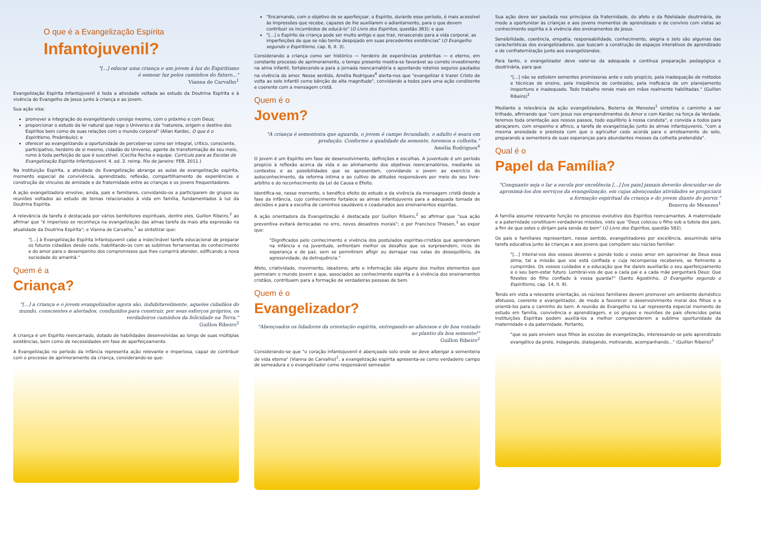O que é a Evangelização Espírita
Infantojuvenil?
"[...] educar uma criança e um jovem à luz do Espiritismo
é semear luz pelos caminhos do futuro..."
Vianna de Carvalho<sup>1</sup>
Evangelização Espírita Infantojuvenil é toda a atividade voltada ao estudo da Doutrina Espírita e à vivência do Evangelho de Jesus junto à criança e ao jovem.
Sua ação visa:
promover a integração do evangelizando consigo mesmo, com o próximo e com Deus;
proporcionar o estudo da lei natural que rege o Universo e da "natureza, origem e destino dos Espíritos bem como de suas relações com o mundo corporal" (Allan Kardec, O que é o Espiritismo, Preâmbulo); e
oferecer ao evangelizando a oportunidade de perceber-se como ser integral, crítico, consciente, participativo, herdeiro de si mesmo, cidadão do Universo, agente de transformação de seu meio, rumo à toda perfeição de que é suscetível. (Cecília Rocha e equipe. Currículo para as Escolas de Evangelização Espírita Infantojuvenil. 4. ed. 2. reimp. Rio de Janeiro: FEB, 2011.)
Na Instituição Espírita, a atividade de Evangelização abrange as aulas de evangelização espírita, momento especial de convivência, aprendizado, reflexão, compartilhamento de experiências e construção de vínculos de amizade e de fraternidade entre as crianças e os jovens frequentadores.
A ação evangelizadora envolve, ainda, pais e familiares, convidando-os a participarem de grupos ou reuniões voltados ao estudo de temas relacionados à vida em família, fundamentados à luz da Doutrina Espírita.
A relevância da tarefa é destacada por vários benfeitores espirituais, dentre eles, Guillon Ribeiro,<sup>2</sup> ao afirmar que "é imperioso se reconheça na evangelização das almas tarefa da mais alta expressão na atualidade da Doutrina Espírita"; e Vianna de Carvalho,<sup>1</sup> ao sintetizar que:
"[...] à Evangelização Espírita Infantojuvenil cabe a indeclinável tarefa educacional de preparar os futuros cidadãos desde cedo, habilitando-os com as sublimes ferramentas do conhecimento e do amor para o desempenho dos compromissos que lhes cumprirá atender, edificando a nova sociedade do amanhã."
Quem é a
Criança?
"[...] a criança e o jovem evangelizados agora são, indubitavelmente, aqueles cidadãos do mundo, conscientes e alertados, conduzidos para construir, por seus esforços próprios, os verdadeiros caminhos da felicidade na Terra."
Guillon Ribeiro<sup>2</sup>
A criança é um Espírito reencarnado, dotado de habilidades desenvolvidas ao longo de suas múltiplas existências, bem como de necessidades em fase de aperfeiçoamento.
A Evangelização no período da infância representa ação relevante e imperiosa, capaz de contribuir com o processo de aprimoramento da criança, considerando-se que:
"Encarnando, com o objetivo de se aperfeiçoar, o Espírito, durante esse período, é mais acessível às impressões que recebe, capazes de lhe auxiliarem o adiantamento, para o que devem contribuir os incumbidos de educá-lo" (O Livro dos Espíritos, questão 383); e que
"[...] o Espírito da criança pode ser muito antigo e que traz, renascendo para a vida corporal, as imperfeições de que se não tenha despojado em suas precedentes existências" (O Evangelho segundo o Espiritismo, cap. 8, it. 3).
Considerando a criança como ser histórico — herdeiro de experiências pretéritas — e eterno, em constante processo de aprimoramento, o tempo presente mostra-se favorável ao correto investimento na alma infantil, fortalecendo-a para a jornada reencarnatória e apontando roteiros seguros pautados na vivência do amor. Nesse sentido, Amélia Rodrigues<sup>4</sup> alerta-nos que "evangelizar é trazer Cristo de volta ao solo infantil como bênção de alta magnitude", convidando a todos para uma ação condizente e coerente com a mensagem cristã.
Quem é o
Jovem?
"A criança é sementeira que aguarda, o jovem é campo fecundado, o adulto é seara em produção. Conforme a qualidade da semente, teremos a colheita."
Amélia Rodrigues<sup>4</sup>
O jovem é um Espírito em fase de desenvolvimento, definições e escolhas. A juventude é um período propício à reflexão acerca da vida e ao alinhamento dos objetivos reencarnatórios, mediante os contextos e as possibilidades que se apresentam, convidando o jovem ao exercício do autoconhecimento, da reforma íntima e ao cultivo de atitudes responsáveis por meio do seu livre-arbítrio e do reconhecimento da Lei de Causa e Efeito.
Identifica-se, nesse momento, o benéfico efeito do estudo e da vivência da mensagem cristã desde a fase da infância, cujo conhecimento fortalece as almas infantojuvenis para a adequada tomada de decisões e para a escolha de caminhos saudáveis e coadunados aos ensinamentos espíritas.
A ação orientadora da Evangelização é destacada por Guillon Ribeiro,<sup>2</sup> ao afirmar que "sua ação preventiva evitará derrocadas no erro, novos desastres morais"; e por Francisco Thiesen,<sup>3</sup> ao expor que:
"Dignificados pelo conhecimento e vivência dos postulados espíritas-cristãos que aprenderam na Infância e na Juventude, enfrentam melhor os desafios que os surpreendem, ricos de esperança e de paz, sem se permitirem afligir ou derrapar nas valas do desequilíbrio, da agressividade, da delinquência."
Afeto, criatividade, movimento, idealismo, arte e informação são alguns dos muitos elementos que permeiam o mundo jovem e que, associados ao conhecimento espírita e à vivência dos ensinamentos cristãos, contribuem para a formação de verdadeiras pessoas de bem.
Quem é o
Evangelizador?
"Abençoados os lidadores da orientação espírita, entregando-se afanosos e de boa vontade ao plantio da boa semente!"
Guillon Ribeiro<sup>2</sup>
Considerando-se que "o coração infantojuvenil é abençoado solo onde se deve albergar a sementeira de vida eterna" (Vianna de Carvalho)<sup>1</sup>, a evangelização espírita apresenta-se como verdadeiro campo de semeadura e o evangelizador como responsável semeador.
Sua ação deve ser pautada nos princípios da fraternidade, do afeto e da fidelidade doutrinária, de modo a oportunizar às crianças e aos jovens momentos de aprendizado e de convívio com vistas ao conhecimento espírita e à vivência dos ensinamentos de Jesus.
Sensibilidade, coerência, empatia, responsabilidade, conhecimento, alegria e zelo são algumas das características dos evangelizadores, que buscam a construção de espaços interativos de aprendizado e de confraternização junto aos evangelizandos.
Para tanto, o evangelizador deve valer-se da adequada e contínua preparação pedagógica e doutrinária, para que
"[...] não se estiolem sementes promissoras ante o solo propício, pela inadequação de métodos e técnicas de ensino, pela insipiência de conteúdos, pela ineficácia de um planejamento inoportuno e inadequado. Todo trabalho rende mais em mãos realmente habilitadas." (Guillon Ribeiro)<sup>2</sup>
Mediante a relevância da ação evangelizadora, Bezerra de Menezes<sup>1</sup> sintetiza o caminho a ser trilhado, afirmando que "com Jesus nos empreendimentos do Amor e com Kardec na força da Verdade, teremos toda orientação aos nossos passos, todo equilíbrio à nossa conduta", e convida a todos para abraçarem, com empenho e afinco, a tarefa de evangelização junto às almas infantojuvenis, "com a mesma ansiedade e presteza com que o agricultor cedo acorda para o arroteamento do solo, preparando a sementeira de suas esperanças para abundantes messes da colheita pretendida".
Qual é o
Papel da Família?
"Conquanto seja o lar a escola por excelência [...] [os pais] jamais deverão descuidar-se de aproximá-los dos serviços da evangelização, em cujas abençoadas atividades se propiciará a formação espiritual da criança e do jovem diante do porvir."
Bezerra de Menezes<sup>1</sup>
A família assume relevante função no processo evolutivo dos Espíritos reencarnantes. A maternidade e a paternidade constituem verdadeiras missões, visto que "Deus colocou o filho sob a tutela dos pais, a fim de que estes o dirijam pela senda do bem" (O Livro dos Espíritos, questão 582).
Os pais e familiares representam, nesse sentido, evangelizadores por excelência, assumindo séria tarefa educativa junto às crianças e aos jovens que compõem seu núcleo familiar:
"[...] inteirai-vos dos vossos deveres e ponde todo o vosso amor em aproximar de Deus essa alma; tal a missão que vos está confiada e cuja recompensa recebereis, se fielmente a cumprirdes. Os vossos cuidados e a educação que lhe dareis auxiliarão o seu aperfeiçoamento e o seu bem-estar futuro. Lembrai-vos de que a cada pai e a cada mãe perguntará Deus: Que fizestes do filho confiado à vossa guarda?" (Santo Agostinho, O Evangelho segundo o Espiritismo, cap. 14, it. 9).
Tendo em vista a relevante orientação, os núcleos familiares devem promover um ambiente doméstico afetuoso, coerente e evangelizador, de modo a favorecer o desenvolvimento moral dos filhos e a orientá-los para o caminho do bem. A reunião de Evangelho no Lar representa especial momento de estudo em família, convivência e aprendizagem, e os grupos e reuniões de pais oferecidos pelas Instituições Espíritas podem auxiliá-los a melhor compreenderem a sublime oportunidade da maternidade e da paternidade. Portanto,
"que os pais enviem seus filhos às escolas de evangelização, interessando-se pelo aprendizado evangélico da prole, indagando, dialogando, motivando, acompanhando..." (Guillon Ribeiro)<sup>2</sup>